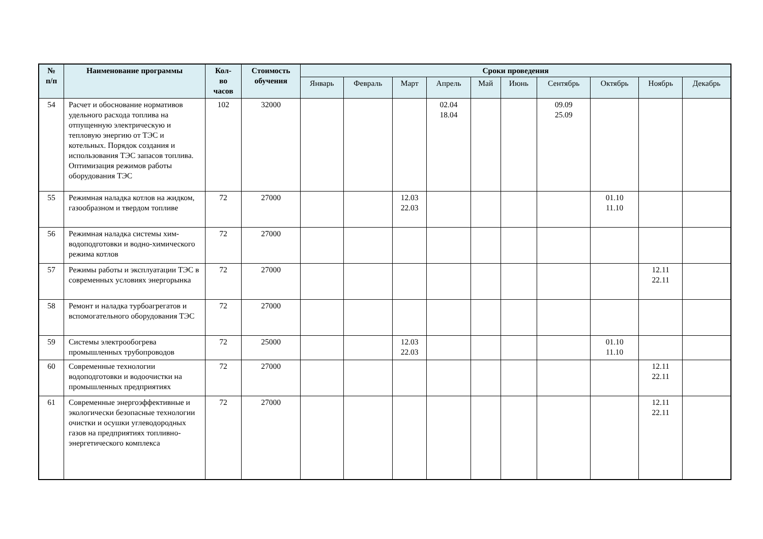| № п/п | Наименование программы | Кол- во часов | Стоимость обучения | Сроки проведения | | | | | | | | | |
| --- | --- | --- | --- | --- | --- | --- | --- | --- | --- | --- | --- | --- | --- |
| | | | | Январь | Февраль | Март | Апрель | Май | Июнь | Сентябрь | Октябрь | Ноябрь | Декабрь |
| 54 | Расчет и обоснование нормативов удельного расхода топлива на отпущенную электрическую и тепловую энергию от ТЭС и котельных. Порядок создания и использования ТЭС запасов топлива. Оптимизация режимов работы оборудования ТЭС | 102 | 32000 | | | | 02.04 18.04 | | | 09.09 25.09 | | | |
| 55 | Режимная наладка котлов на жидком, газообразном и твердом топливе | 72 | 27000 | | | 12.03 22.03 | | | | | 01.10 11.10 | | |
| 56 | Режимная наладка системы хим-водоподготовки и водно-химического режима котлов | 72 | 27000 | | | | | | | | | | |
| 57 | Режимы работы и эксплуатации ТЭС в современных условиях энергорынка | 72 | 27000 | | | | | | | | | 12.11 22.11 | |
| 58 | Ремонт и наладка турбоагрегатов и вспомогательного оборудования ТЭС | 72 | 27000 | | | | | | | | | | |
| 59 | Системы электрообогрева промышленных трубопроводов | 72 | 25000 | | | 12.03 22.03 | | | | | 01.10 11.10 | | |
| 60 | Современные технологии водоподготовки и водоочистки на промышленных предприятиях | 72 | 27000 | | | | | | | | | 12.11 22.11 | |
| 61 | Современные энергоэффективные и экологически безопасные технологии очистки и осушки углеводородных газов на предприятиях топливно-энергетического комплекса | 72 | 27000 | | | | | | | | | 12.11 22.11 | |